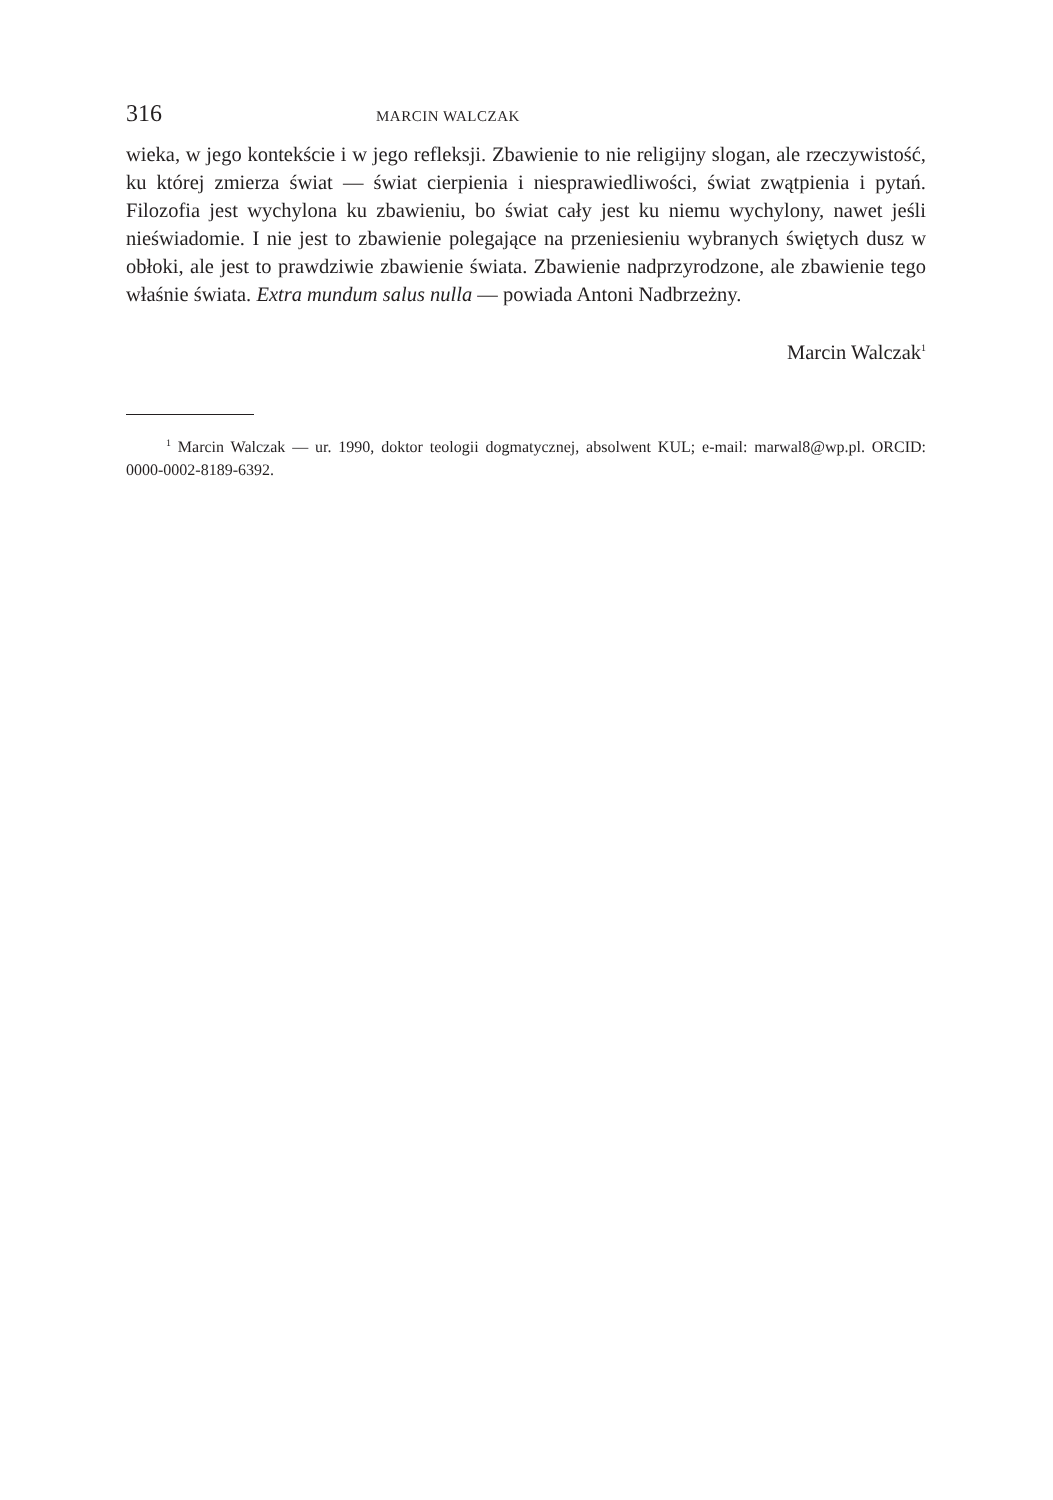316 MARCIN WALCZAK
wieka, w jego kontekście i w jego refleksji. Zbawienie to nie religijny slogan, ale rzeczywistość, ku której zmierza świat — świat cierpienia i niesprawiedliwości, świat zwątpienia i pytań. Filozofia jest wychylona ku zbawieniu, bo świat cały jest ku niemu wychylony, nawet jeśli nieświadomie. I nie jest to zbawienie polegające na przeniesieniu wybranych świętych dusz w obłoki, ale jest to prawdziwie zbawienie świata. Zbawienie nadprzyrodzone, ale zbawienie tego właśnie świata. Extra mundum salus nulla — powiada Antoni Nadbrzeżny.
Marcin Walczak<sup>1</sup>
<sup>1</sup> Marcin Walczak — ur. 1990, doktor teologii dogmatycznej, absolwent KUL; e-mail: marwal8@wp.pl. ORCID: 0000-0002-8189-6392.